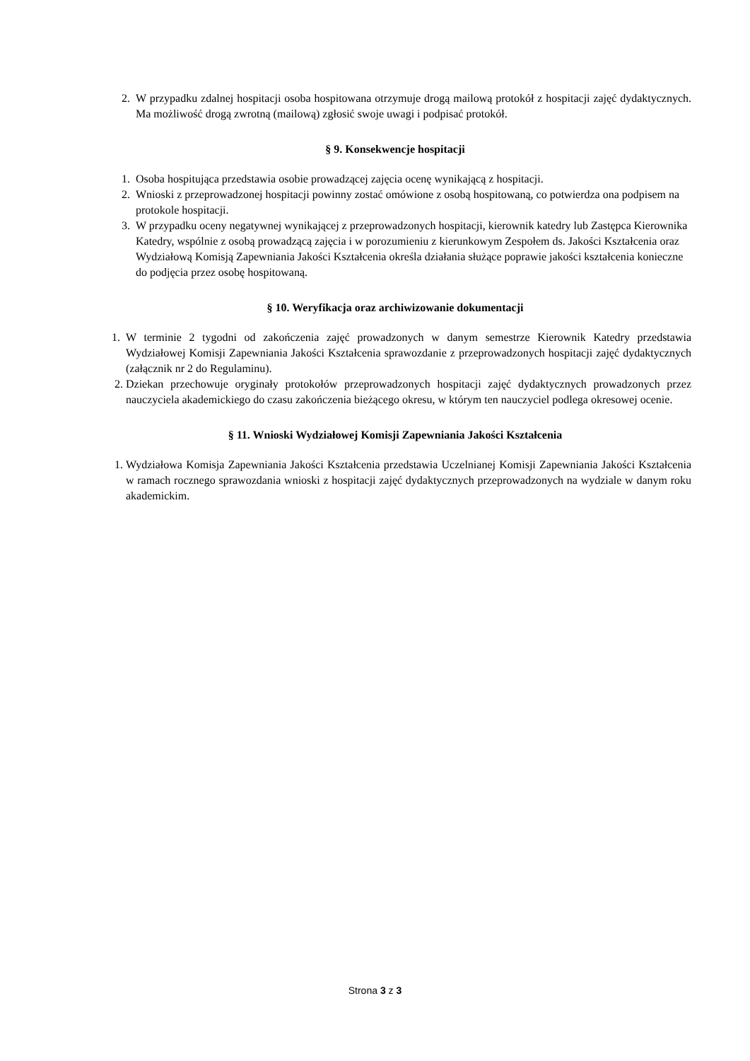2. W przypadku zdalnej hospitacji osoba hospitowana otrzymuje drogą mailową protokół z hospitacji zajęć dydaktycznych. Ma możliwość drogą zwrotną (mailową) zgłosić swoje uwagi i podpisać protokół.
§ 9. Konsekwencje hospitacji
1. Osoba hospitująca przedstawia osobie prowadzącej zajęcia ocenę wynikającą z hospitacji.
2. Wnioski z przeprowadzonej hospitacji powinny zostać omówione z osobą hospitowaną, co potwierdza ona podpisem na protokole hospitacji.
3. W przypadku oceny negatywnej wynikającej z przeprowadzonych hospitacji, kierownik katedry lub Zastępca Kierownika Katedry, wspólnie z osobą prowadzącą zajęcia i w porozumieniu z kierunkowym Zespołem ds. Jakości Kształcenia oraz Wydziałową Komisją Zapewniania Jakości Kształcenia określa działania służące poprawie jakości kształcenia konieczne do podjęcia przez osobę hospitowaną.
§ 10. Weryfikacja oraz archiwizowanie dokumentacji
1. W terminie 2 tygodni od zakończenia zajęć prowadzonych w danym semestrze Kierownik Katedry przedstawia Wydziałowej Komisji Zapewniania Jakości Kształcenia sprawozdanie z przeprowadzonych hospitacji zajęć dydaktycznych (załącznik nr 2 do Regulaminu).
2. Dziekan przechowuje oryginały protokołów przeprowadzonych hospitacji zajęć dydaktycznych prowadzonych przez nauczyciela akademickiego do czasu zakończenia bieżącego okresu, w którym ten nauczyciel podlega okresowej ocenie.
§ 11. Wnioski Wydziałowej Komisji Zapewniania Jakości Kształcenia
1. Wydziałowa Komisja Zapewniania Jakości Kształcenia przedstawia Uczelnianej Komisji Zapewniania Jakości Kształcenia w ramach rocznego sprawozdania wnioski z hospitacji zajęć dydaktycznych przeprowadzonych na wydziale w danym roku akademickim.
Strona 3 z 3